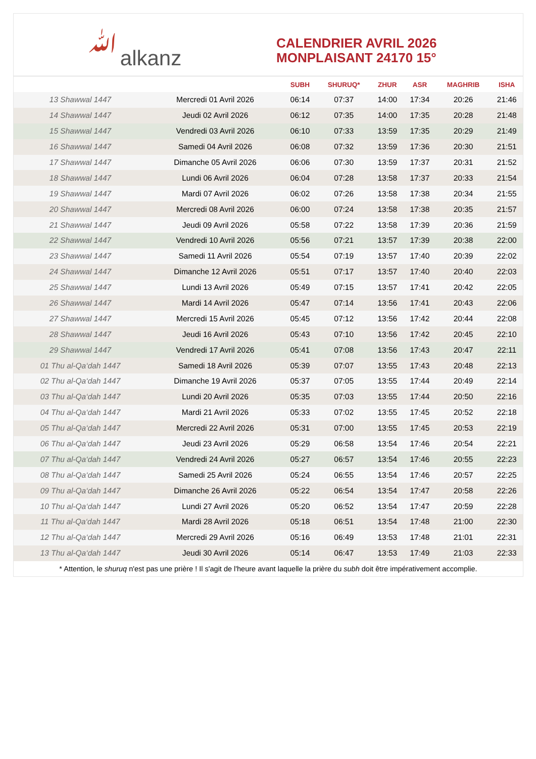ﷲalkanz
CALENDRIER AVRIL 2026
MONPLAISANT 24170 15°
| | | SUBH | SHURUQ* | ZHUR | ASR | MAGHRIB | ISHA |
| --- | --- | --- | --- | --- | --- | --- | --- |
| 13 Shawwal 1447 | Mercredi 01 Avril 2026 | 06:14 | 07:37 | 14:00 | 17:34 | 20:26 | 21:46 |
| 14 Shawwal 1447 | Jeudi 02 Avril 2026 | 06:12 | 07:35 | 14:00 | 17:35 | 20:28 | 21:48 |
| 15 Shawwal 1447 | Vendredi 03 Avril 2026 | 06:10 | 07:33 | 13:59 | 17:35 | 20:29 | 21:49 |
| 16 Shawwal 1447 | Samedi 04 Avril 2026 | 06:08 | 07:32 | 13:59 | 17:36 | 20:30 | 21:51 |
| 17 Shawwal 1447 | Dimanche 05 Avril 2026 | 06:06 | 07:30 | 13:59 | 17:37 | 20:31 | 21:52 |
| 18 Shawwal 1447 | Lundi 06 Avril 2026 | 06:04 | 07:28 | 13:58 | 17:37 | 20:33 | 21:54 |
| 19 Shawwal 1447 | Mardi 07 Avril 2026 | 06:02 | 07:26 | 13:58 | 17:38 | 20:34 | 21:55 |
| 20 Shawwal 1447 | Mercredi 08 Avril 2026 | 06:00 | 07:24 | 13:58 | 17:38 | 20:35 | 21:57 |
| 21 Shawwal 1447 | Jeudi 09 Avril 2026 | 05:58 | 07:22 | 13:58 | 17:39 | 20:36 | 21:59 |
| 22 Shawwal 1447 | Vendredi 10 Avril 2026 | 05:56 | 07:21 | 13:57 | 17:39 | 20:38 | 22:00 |
| 23 Shawwal 1447 | Samedi 11 Avril 2026 | 05:54 | 07:19 | 13:57 | 17:40 | 20:39 | 22:02 |
| 24 Shawwal 1447 | Dimanche 12 Avril 2026 | 05:51 | 07:17 | 13:57 | 17:40 | 20:40 | 22:03 |
| 25 Shawwal 1447 | Lundi 13 Avril 2026 | 05:49 | 07:15 | 13:57 | 17:41 | 20:42 | 22:05 |
| 26 Shawwal 1447 | Mardi 14 Avril 2026 | 05:47 | 07:14 | 13:56 | 17:41 | 20:43 | 22:06 |
| 27 Shawwal 1447 | Mercredi 15 Avril 2026 | 05:45 | 07:12 | 13:56 | 17:42 | 20:44 | 22:08 |
| 28 Shawwal 1447 | Jeudi 16 Avril 2026 | 05:43 | 07:10 | 13:56 | 17:42 | 20:45 | 22:10 |
| 29 Shawwal 1447 | Vendredi 17 Avril 2026 | 05:41 | 07:08 | 13:56 | 17:43 | 20:47 | 22:11 |
| 01 Thu al-Qa‘dah 1447 | Samedi 18 Avril 2026 | 05:39 | 07:07 | 13:55 | 17:43 | 20:48 | 22:13 |
| 02 Thu al-Qa‘dah 1447 | Dimanche 19 Avril 2026 | 05:37 | 07:05 | 13:55 | 17:44 | 20:49 | 22:14 |
| 03 Thu al-Qa‘dah 1447 | Lundi 20 Avril 2026 | 05:35 | 07:03 | 13:55 | 17:44 | 20:50 | 22:16 |
| 04 Thu al-Qa‘dah 1447 | Mardi 21 Avril 2026 | 05:33 | 07:02 | 13:55 | 17:45 | 20:52 | 22:18 |
| 05 Thu al-Qa‘dah 1447 | Mercredi 22 Avril 2026 | 05:31 | 07:00 | 13:55 | 17:45 | 20:53 | 22:19 |
| 06 Thu al-Qa‘dah 1447 | Jeudi 23 Avril 2026 | 05:29 | 06:58 | 13:54 | 17:46 | 20:54 | 22:21 |
| 07 Thu al-Qa‘dah 1447 | Vendredi 24 Avril 2026 | 05:27 | 06:57 | 13:54 | 17:46 | 20:55 | 22:23 |
| 08 Thu al-Qa‘dah 1447 | Samedi 25 Avril 2026 | 05:24 | 06:55 | 13:54 | 17:46 | 20:57 | 22:25 |
| 09 Thu al-Qa‘dah 1447 | Dimanche 26 Avril 2026 | 05:22 | 06:54 | 13:54 | 17:47 | 20:58 | 22:26 |
| 10 Thu al-Qa‘dah 1447 | Lundi 27 Avril 2026 | 05:20 | 06:52 | 13:54 | 17:47 | 20:59 | 22:28 |
| 11 Thu al-Qa‘dah 1447 | Mardi 28 Avril 2026 | 05:18 | 06:51 | 13:54 | 17:48 | 21:00 | 22:30 |
| 12 Thu al-Qa‘dah 1447 | Mercredi 29 Avril 2026 | 05:16 | 06:49 | 13:53 | 17:48 | 21:01 | 22:31 |
| 13 Thu al-Qa‘dah 1447 | Jeudi 30 Avril 2026 | 05:14 | 06:47 | 13:53 | 17:49 | 21:03 | 22:33 |
* Attention, le shuruq n'est pas une prière ! Il s'agit de l'heure avant laquelle la prière du subh doit être impérativement accomplie.